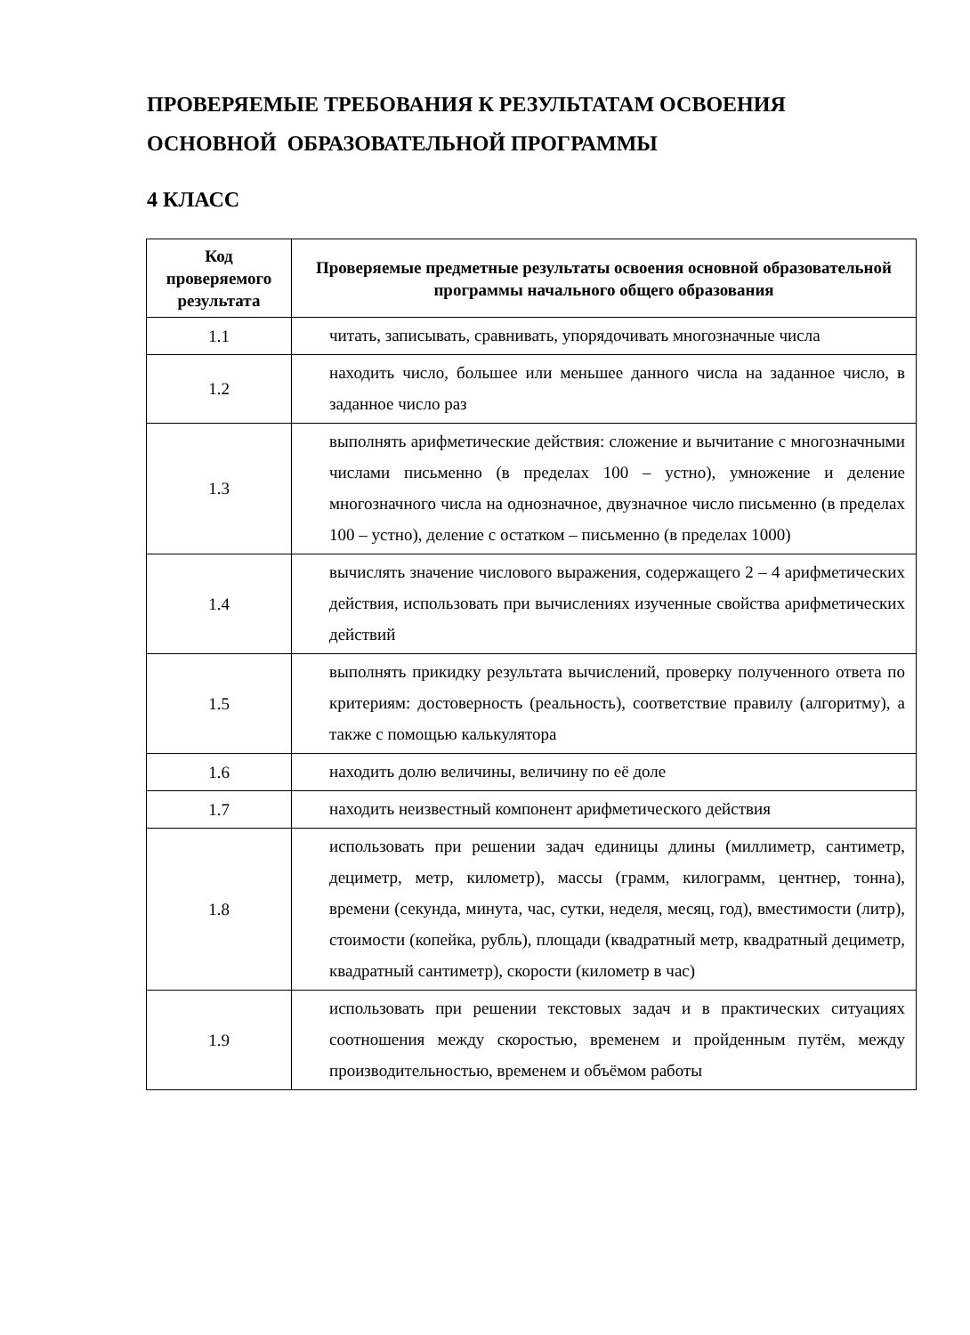ПРОВЕРЯЕМЫЕ ТРЕБОВАНИЯ К РЕЗУЛЬТАТАМ ОСВОЕНИЯ ОСНОВНОЙ ОБРАЗОВАТЕЛЬНОЙ ПРОГРАММЫ
4 КЛАСС
| Код проверяемого результата | Проверяемые предметные результаты освоения основной образовательной программы начального общего образования |
| --- | --- |
| 1.1 | читать, записывать, сравнивать, упорядочивать многозначные числа |
| 1.2 | находить число, большее или меньшее данного числа на заданное число, в заданное число раз |
| 1.3 | выполнять арифметические действия: сложение и вычитание с многозначными числами письменно (в пределах 100 – устно), умножение и деление многозначного числа на однозначное, двузначное число письменно (в пределах 100 – устно), деление с остатком – письменно (в пределах 1000) |
| 1.4 | вычислять значение числового выражения, содержащего 2 – 4 арифметических действия, использовать при вычислениях изученные свойства арифметических действий |
| 1.5 | выполнять прикидку результата вычислений, проверку полученного ответа по критериям: достоверность (реальность), соответствие правилу (алгоритму), а также с помощью калькулятора |
| 1.6 | находить долю величины, величину по её доле |
| 1.7 | находить неизвестный компонент арифметического действия |
| 1.8 | использовать при решении задач единицы длины (миллиметр, сантиметр, дециметр, метр, километр), массы (грамм, килограмм, центнер, тонна), времени (секунда, минута, час, сутки, неделя, месяц, год), вместимости (литр), стоимости (копейка, рубль), площади (квадратный метр, квадратный дециметр, квадратный сантиметр), скорости (километр в час) |
| 1.9 | использовать при решении текстовых задач и в практических ситуациях соотношения между скоростью, временем и пройденным путём, между производительностью, временем и объёмом работы |